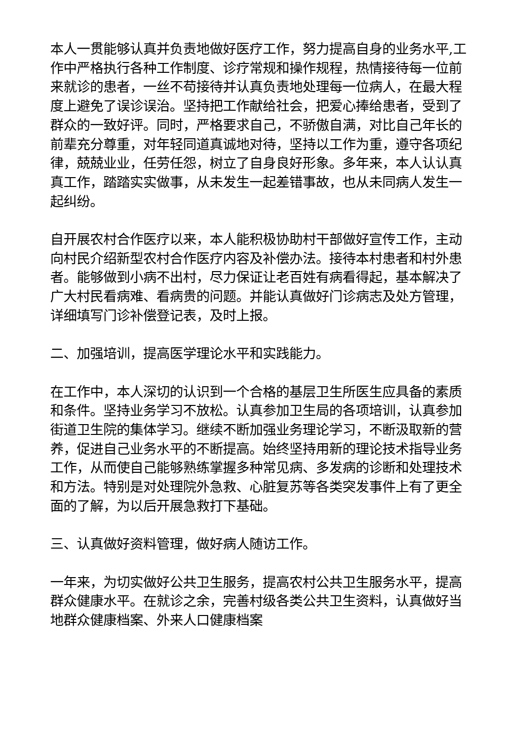本人一贯能够认真并负责地做好医疗工作，努力提高自身的业务水平,工作中严格执行各种工作制度、诊疗常规和操作规程，热情接待每一位前来就诊的患者，一丝不苟接待并认真负责地处理每一位病人，在最大程度上避免了误诊误治。坚持把工作献给社会，把爱心捧给患者，受到了群众的一致好评。同时，严格要求自己，不骄傲自满，对比自己年长的前辈充分尊重，对年轻同道真诚地对待，坚持以工作为重，遵守各项纪律，兢兢业业，任劳任怨，树立了自身良好形象。多年来，本人认认真真工作，踏踏实实做事，从未发生一起差错事故，也从未同病人发生一起纠纷。
自开展农村合作医疗以来，本人能积极协助村干部做好宣传工作，主动向村民介绍新型农村合作医疗内容及补偿办法。接待本村患者和村外患者。能够做到小病不出村，尽力保证让老百姓有病看得起，基本解决了广大村民看病难、看病贵的问题。并能认真做好门诊病志及处方管理，详细填写门诊补偿登记表，及时上报。
二、加强培训，提高医学理论水平和实践能力。
在工作中，本人深切的认识到一个合格的基层卫生所医生应具备的素质和条件。坚持业务学习不放松。认真参加卫生局的各项培训，认真参加街道卫生院的集体学习。继续不断加强业务理论学习，不断汲取新的营养，促进自己业务水平的不断提高。始终坚持用新的理论技术指导业务工作，从而使自己能够熟练掌握多种常见病、多发病的诊断和处理技术和方法。特别是对处理院外急救、心脏复苏等各类突发事件上有了更全面的了解，为以后开展急救打下基础。
三、认真做好资料管理，做好病人随访工作。
一年来，为切实做好公共卫生服务，提高农村公共卫生服务水平，提高群众健康水平。在就诊之余，完善村级各类公共卫生资料，认真做好当地群众健康档案、外来人口健康档案